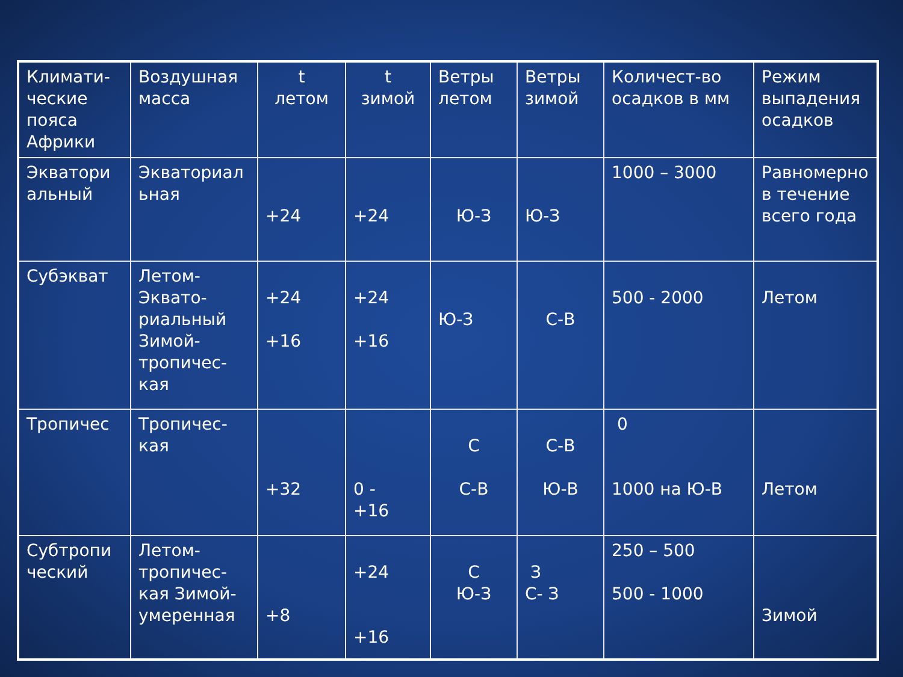| Климати-ческие пояса Африки | Воздушная масса | t летом | t зимой | Ветры летом | Ветры зимой | Количест-во осадков в мм | Режим выпадения осадков |
| Экватори альный | Экваториал ьная | +24 | +24 | Ю-З | Ю-З | 1000 – 3000 | Равномерно в течение всего года |
| Субэкват | Летом-Эквато-риальный Зимой-тропичес-кая | +24 +16 | +24 +16 | Ю-З | С-В | 500 - 2000 | Летом |
| Тропичес | Тропичес-кая | +32 | 0 - +16 | С С-В | С-В Ю-В | 0 1000 на Ю-В | Летом |
| Субтропи ческий | Летом-тропичес-кая Зимой-умеренная | +8 | +24 +16 | С Ю-З | З С- З | 250 – 500 500 - 1000 | Зимой |